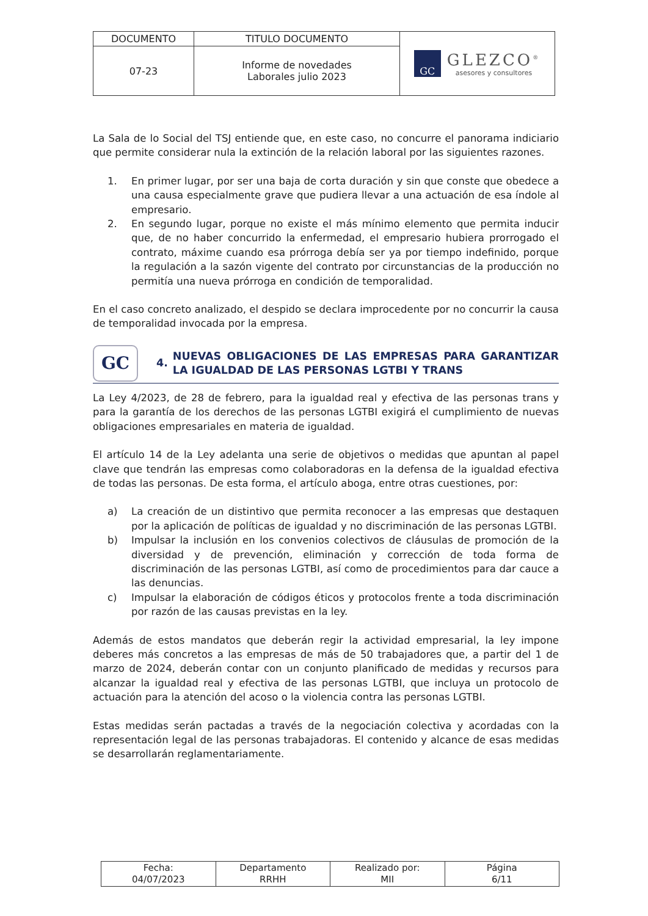| DOCUMENTO | TITULO DOCUMENTO | GC GLEZCO<sup>®</sup> asesores y consultores |
| 07-23 | Informe de novedades Laborales julio 2023 | |
La Sala de lo Social del TSJ entiende que, en este caso, no concurre el panorama indiciario que permite considerar nula la extinción de la relación laboral por las siguientes razones.
1. En primer lugar, por ser una baja de corta duración y sin que conste que obedece a una causa especialmente grave que pudiera llevar a una actuación de esa índole al empresario.
2. En segundo lugar, porque no existe el más mínimo elemento que permita inducir que, de no haber concurrido la enfermedad, el empresario hubiera prorrogado el contrato, máxime cuando esa prórroga debía ser ya por tiempo indefinido, porque la regulación a la sazón vigente del contrato por circunstancias de la producción no permitía una nueva prórroga en condición de temporalidad.
En el caso concreto analizado, el despido se declara improcedente por no concurrir la causa de temporalidad invocada por la empresa.
GC 4. NUEVAS OBLIGACIONES DE LAS EMPRESAS PARA GARANTIZAR LA IGUALDAD DE LAS PERSONAS LGTBI Y TRANS
La Ley 4/2023, de 28 de febrero, para la igualdad real y efectiva de las personas trans y para la garantía de los derechos de las personas LGTBI exigirá el cumplimiento de nuevas obligaciones empresariales en materia de igualdad.
El artículo 14 de la Ley adelanta una serie de objetivos o medidas que apuntan al papel clave que tendrán las empresas como colaboradoras en la defensa de la igualdad efectiva de todas las personas. De esta forma, el artículo aboga, entre otras cuestiones, por:
a) La creación de un distintivo que permita reconocer a las empresas que destaquen por la aplicación de políticas de igualdad y no discriminación de las personas LGTBI.
b) Impulsar la inclusión en los convenios colectivos de cláusulas de promoción de la diversidad y de prevención, eliminación y corrección de toda forma de discriminación de las personas LGTBI, así como de procedimientos para dar cauce a las denuncias.
c) Impulsar la elaboración de códigos éticos y protocolos frente a toda discriminación por razón de las causas previstas en la ley.
Además de estos mandatos que deberán regir la actividad empresarial, la ley impone deberes más concretos a las empresas de más de 50 trabajadores que, a partir del 1 de marzo de 2024, deberán contar con un conjunto planificado de medidas y recursos para alcanzar la igualdad real y efectiva de las personas LGTBI, que incluya un protocolo de actuación para la atención del acoso o la violencia contra las personas LGTBI.
Estas medidas serán pactadas a través de la negociación colectiva y acordadas con la representación legal de las personas trabajadoras. El contenido y alcance de esas medidas se desarrollarán reglamentariamente.
| Fecha: 04/07/2023 | Departamento RRHH | Realizado por: MII | Página 6/11 |